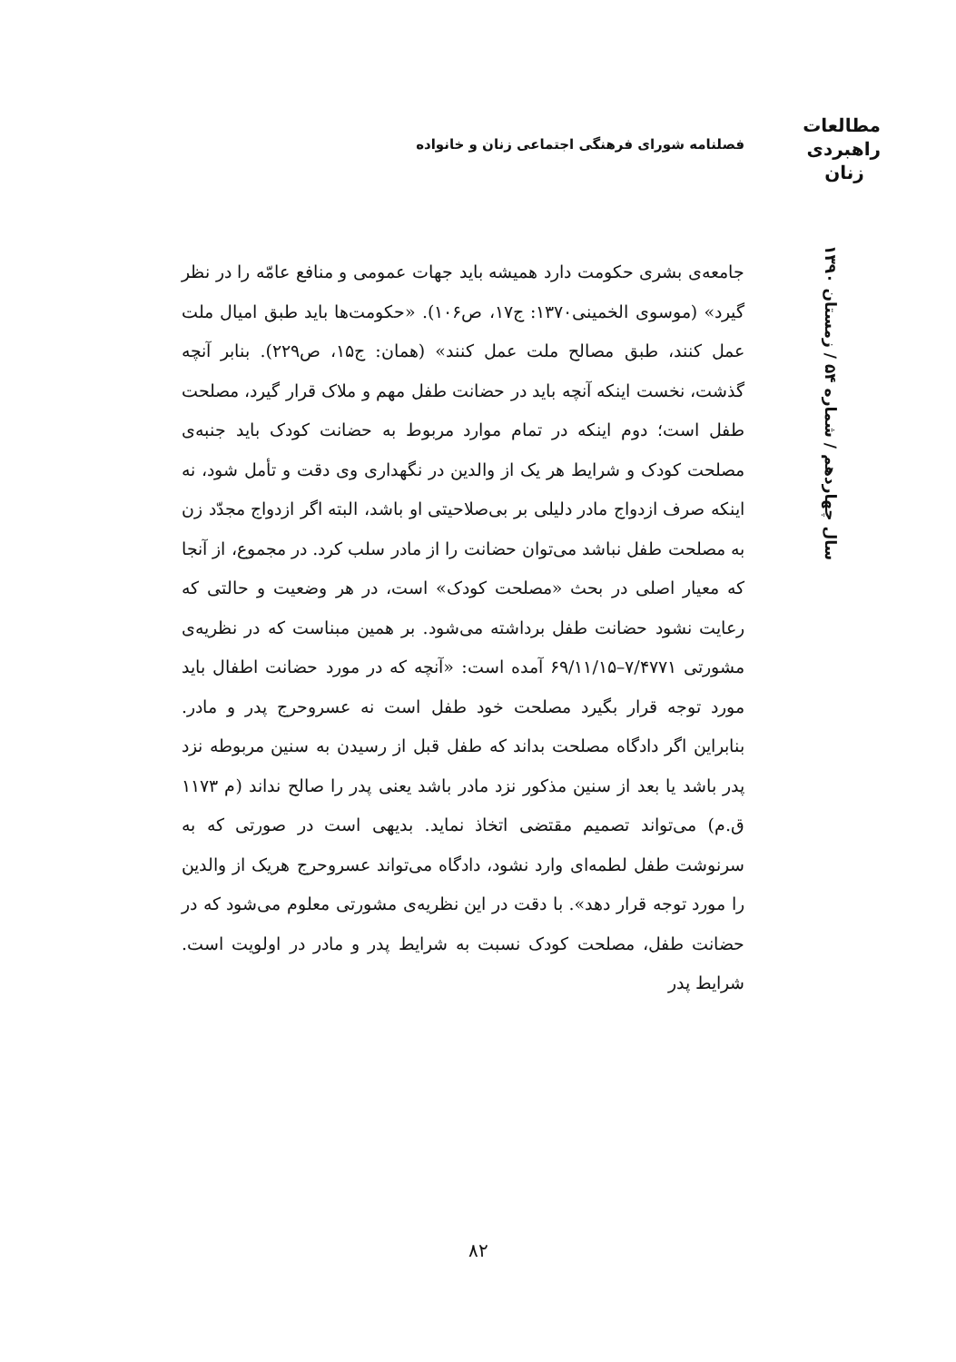مطالعات
راهبردی
زنان
فصلنامه شورای فرهنگی اجتماعی زنان و خانواده
سال چهاردهم / شماره ۵۴ / زمستان ۱۳۹۰
جامعه‌ی بشری حکومت دارد همیشه باید جهات عمومی و منافع عامّه را در نظر گیرد» (موسوی الخمینی۱۳۷۰: ج۱۷، ص۱۰۶). «حکومت‌ها باید طبق امیال ملت عمل کنند، طبق مصالح ملت عمل کنند» (همان: ج۱۵، ص۲۲۹). بنابر آنچه گذشت، نخست اینکه آنچه باید در حضانت طفل مهم و ملاک قرار گیرد، مصلحت طفل است؛ دوم اینکه در تمام موارد مربوط به حضانت کودک باید جنبه‌ی مصلحت کودک و شرایط هر یک از والدین در نگهداری وی دقت و تأمل شود، نه اینکه صرف ازدواج مادر دلیلی بر بی‌صلاحیتی او باشد، البته اگر ازدواج مجدّد زن به مصلحت طفل نباشد می‌توان حضانت را از مادر سلب کرد. در مجموع، از آنجا که معیار اصلی در بحث «مصلحت کودک» است، در هر وضعیت و حالتی که رعایت نشود حضانت طفل برداشته می‌شود. بر همین مبناست که در نظریه‌ی مشورتی ۷/۴۷۷۱–۶۹/۱۱/۱۵ آمده است: «آنچه که در مورد حضانت اطفال باید مورد توجه قرار بگیرد مصلحت خود طفل است نه عسروحرج پدر و مادر. بنابراین اگر دادگاه مصلحت بداند که طفل قبل از رسیدن به سنین مربوطه نزد پدر باشد یا بعد از سنین مذکور نزد مادر باشد یعنی پدر را صالح نداند (م ۱۱۷۳ ق.م) می‌تواند تصمیم مقتضی اتخاذ نماید. بدیهی است در صورتی که به سرنوشت طفل لطمه‌ای وارد نشود، دادگاه می‌تواند عسروحرج هریک از والدین را مورد توجه قرار دهد». با دقت در این نظریه‌ی مشورتی معلوم می‌شود که در حضانت طفل، مصلحت کودک نسبت به شرایط پدر و مادر در اولویت است. شرایط پدر
۸۲